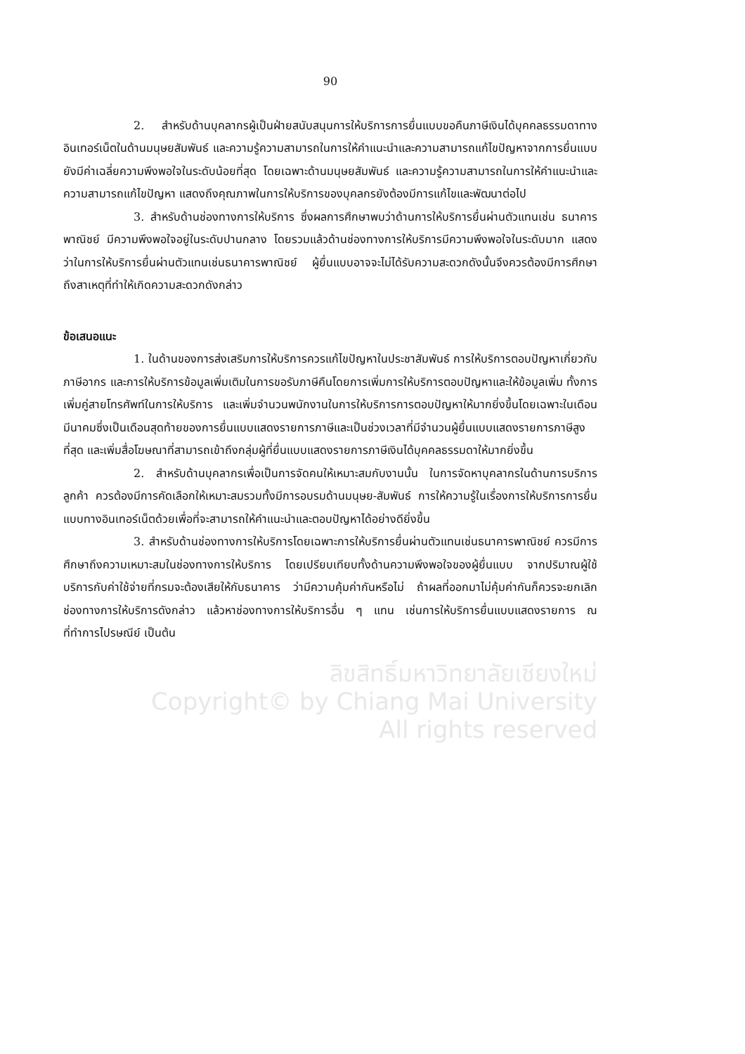90
2. สำหรับด้านบุคลากรผู้เป็นฝ่ายสนับสนุนการให้บริการการยื่นแบบขอคืนภาษีเงินได้บุคคลธรรมดาทางอินเทอร์เน็ตในด้านมนุษยสัมพันธ์ และความรู้ความสามารถในการให้คำแนะนำและความสามารถแก้ไขปัญหาจากการยื่นแบบยังมีค่าเฉลี่ยความพึงพอใจในระดับน้อยที่สุด โดยเฉพาะด้านมนุษยสัมพันธ์ และความรู้ความสามารถในการให้คำแนะนำและความสามารถแก้ไขปัญหา แสดงถึงคุณภาพในการให้บริการของบุคลกรยังต้องมีการแก้ไขและพัฒนาต่อไป
3. สำหรับด้านช่องทางการให้บริการ ซึ่งผลการศึกษาพบว่าด้านการให้บริการยื่นผ่านตัวแทนเช่น ธนาคารพาณิชย์ มีความพึงพอใจอยู่ในระดับปานกลาง โดยรวมแล้วด้านช่องทางการให้บริการมีความพึงพอใจในระดับมาก แสดงว่าในการให้บริการยื่นผ่านตัวแทนเช่นธนาคารพาณิชย์ ผู้ยื่นแบบอาจจะไม่ได้รับความสะดวกดังนั้นจึงควรต้องมีการศึกษาถึงสาเหตุที่ทำให้เกิดความสะดวกดังกล่าว
ข้อเสนอแนะ
1. ในด้านของการส่งเสริมการให้บริการควรแก้ไขปัญหาในประชาสัมพันธ์ การให้บริการตอบปัญหาเกี่ยวกับภาษีอากร และการให้บริการข้อมูลเพิ่มเติมในการขอรับภาษีคืนโดยการเพิ่มการให้บริการตอบปัญหาและให้ข้อมูลเพิ่ม ทั้งการเพิ่มคู่สายโทรศัพท์ในการให้บริการ และเพิ่มจำนวนพนักงานในการให้บริการการตอบปัญหาให้มากยิ่งขึ้นโดยเฉพาะในเดือนมีนาคมซึ่งเป็นเดือนสุดท้ายของการยื่นแบบแสดงรายการภาษีและเป็นช่วงเวลาที่มีจำนวนผู้ยื่นแบบแสดงรายการภาษีสูงที่สุด และเพิ่มสื่อโฆษณาที่สามารถเข้าถึงกลุ่มผู้ที่ยื่นแบบแสดงรายการภาษีเงินได้บุคคลธรรมดาให้มากยิ่งขึ้น
2. สำหรับด้านบุคลากรเพื่อเป็นการจัดคนให้เหมาะสมกับงานนั้น ในการจัดหาบุคลากรในด้านการบริการลูกค้า ควรต้องมีการคัดเลือกให้เหมาะสมรวมทั้งมีการอบรมด้านมนุษย-สัมพันธ์ การให้ความรู้ในเรื่องการให้บริการการยื่นแบบทางอินเทอร์เน็ตด้วยเพื่อที่จะสามารถให้คำแนะนำและตอบปัญหาได้อย่างดียิ่งขึ้น
3. สำหรับด้านช่องทางการให้บริการโดยเฉพาะการให้บริการยื่นผ่านตัวแทนเช่นธนาคารพาณิชย์ ควรมีการศึกษาถึงความเหมาะสมในช่องทางการให้บริการ โดยเปรียบเทียบทั้งด้านความพึงพอใจของผู้ยื่นแบบ จากปริมาณผู้ใช้บริการกับค่าใช้จ่ายที่กรมจะต้องเสียให้กับธนาคาร ว่ามีความคุ้มค่ากันหรือไม่ ถ้าผลที่ออกมาไม่คุ้มค่ากันก็ควรจะยกเลิกช่องทางการให้บริการดังกล่าว แล้วหาช่องทางการให้บริการอื่น ๆ แทน เช่นการให้บริการยื่นแบบแสดงรายการ ณ ที่ทำการไปรษณีย์ เป็นต้น
ลิขสิทธิ์มหาวิทยาลัยเชียงใหม่
Copyright© by Chiang Mai University
All rights reserved